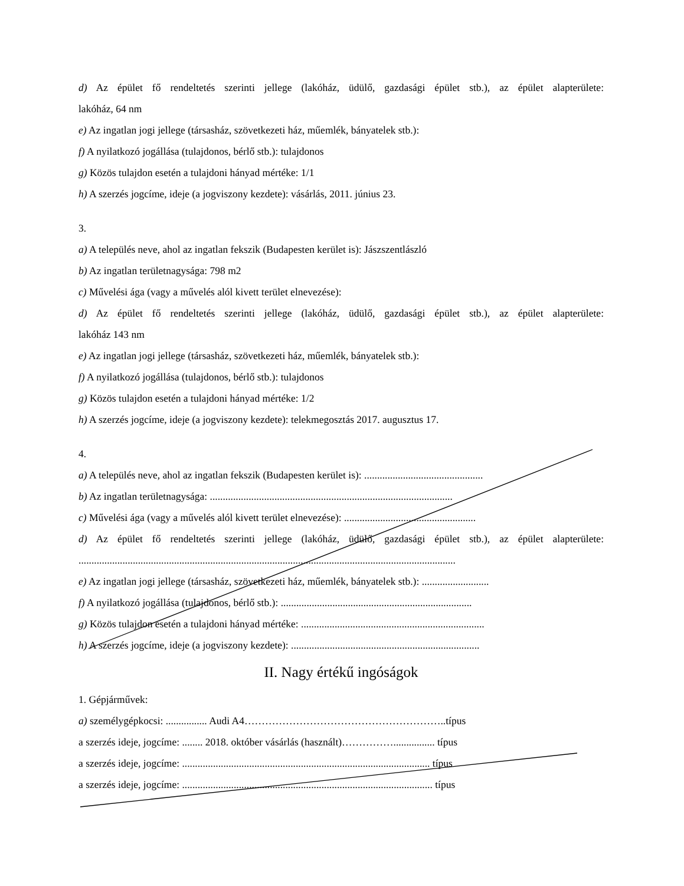d) Az épület fő rendeltetés szerinti jellege (lakóház, üdülő, gazdasági épület stb.), az épület alapterülete:
lakóház, 64 nm
e) Az ingatlan jogi jellege (társasház, szövetkezeti ház, műemlék, bányatelek stb.):
f) A nyilatkozó jogállása (tulajdonos, bérlő stb.): tulajdonos
g) Közös tulajdon esetén a tulajdoni hányad mértéke: 1/1
h) A szerzés jogcíme, ideje (a jogviszony kezdete): vásárlás, 2011. június 23.
3.
a) A település neve, ahol az ingatlan fekszik (Budapesten kerület is): Jászszentlászló
b) Az ingatlan területnagysága: 798 m2
c) Művelési ága (vagy a művelés alól kivett terület elnevezése):
d) Az épület fő rendeltetés szerinti jellege (lakóház, üdülő, gazdasági épület stb.), az épület alapterülete:
lakóház 143 nm
e) Az ingatlan jogi jellege (társasház, szövetkezeti ház, műemlék, bányatelek stb.):
f) A nyilatkozó jogállása (tulajdonos, bérlő stb.): tulajdonos
g) Közös tulajdon esetén a tulajdoni hányad mértéke: 1/2
h) A szerzés jogcíme, ideje (a jogviszony kezdete): telekmegosztás 2017. augusztus 17.
4.
a) A település neve, ahol az ingatlan fekszik (Budapesten kerület is): ..............................................
b) Az ingatlan területnagysága: ..............................................................................................
c) Művelési ága (vagy a művelés alól kivett terület elnevezése): ...................................................
d) Az épület fő rendeltetés szerinti jellege (lakóház, üdülő, gazdasági épület stb.), az épület alapterülete:
..................................................................................................................................................
e) Az ingatlan jogi jellege (társasház, szövetkezeti ház, műemlék, bányatelek stb.): ..........................
f) A nyilatkozó jogállása (tulajdonos, bérlő stb.): ..........................................................................
g) Közös tulajdon esetén a tulajdoni hányad mértéke: .......................................................................
h) A szerzés jogcíme, ideje (a jogviszony kezdete): .........................................................................
II. Nagy értékű ingóságok
1. Gépjárművek:
a) személygépkocsi: ................ Audi A4…………………………………………………..típus
a szerzés ideje, jogcíme: ........ 2018. október vásárlás (használt)……………................ típus
a szerzés ideje, jogcíme: ................................................................................................ típus
a szerzés ideje, jogcíme: ................................................................................................. típus